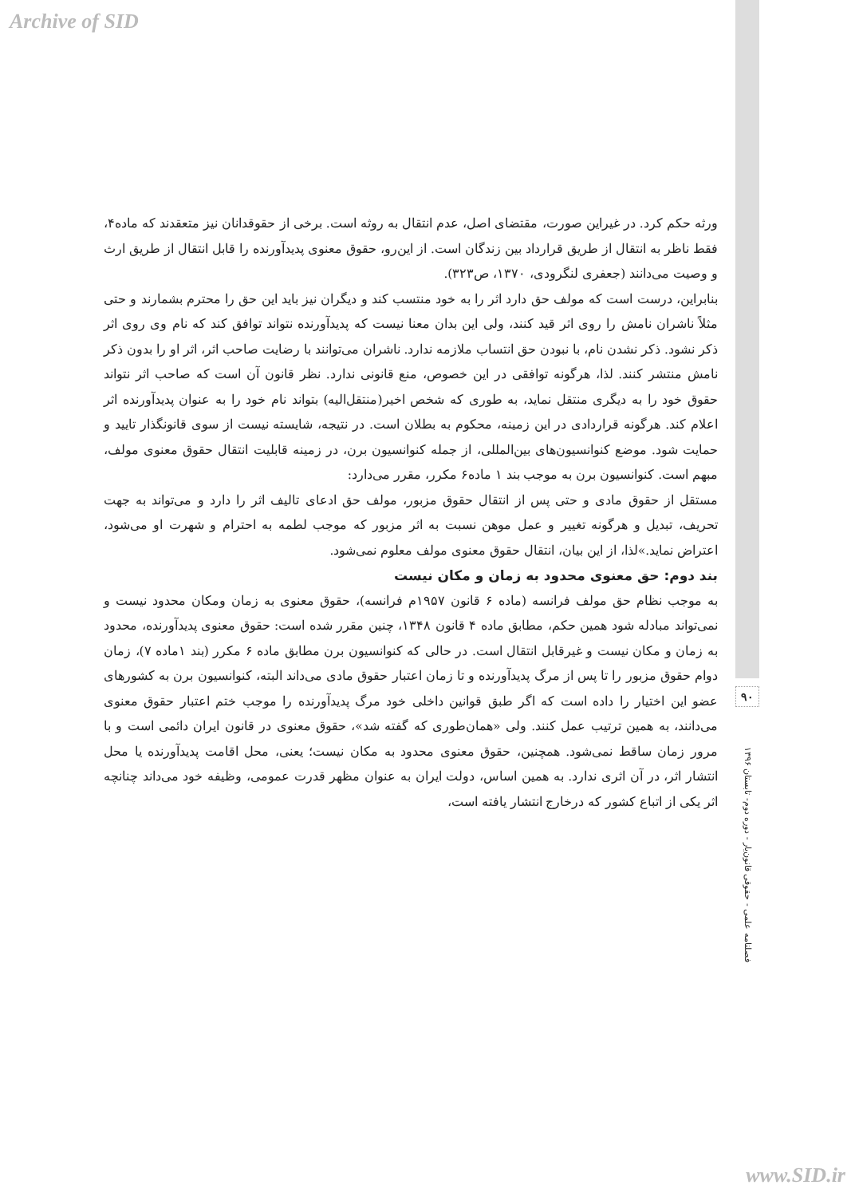Archive of SID
ورثه حکم کرد. در غیراین صورت، مقتضای اصل، عدم انتقال به روثه است. برخی از حقوقدانان نیز متعقدند که ماده۴، فقط ناظر به انتقال از طریق قرارداد بین زندگان است. از این‌رو، حقوق معنوی پدیدآورنده را قابل انتقال از طریق ارث و وصیت می‌دانند (جعفری لنگرودی، ۱۳۷۰، ص۳۲۳).
بنابراین، درست است که مولف حق دارد اثر را به خود منتسب کند و دیگران نیز باید این حق را محترم بشمارند و حتی مثلاً ناشران نامش را روی اثر قید کنند، ولی این بدان معنا نیست که پدیدآورنده نتواند توافق کند که نام وی روی اثر ذکر نشود. ذکر نشدن نام، با نبودن حق انتساب ملازمه ندارد. ناشران می‌توانند با رضایت صاحب اثر، اثر او را بدون ذکر نامش منتشر کنند. لذا، هرگونه توافقی در این خصوص، منع قانونی ندارد. نظر قانون آن است که صاحب اثر نتواند حقوق خود را به دیگری منتقل نماید، به طوری که شخص اخیر(منتقل‌الیه) بتواند نام خود را به عنوان پدیدآورنده اثر اعلام کند. هرگونه قراردادی در این زمینه، محکوم به بطلان است. در نتیجه، شایسته نیست از سوی قانونگذار تایید و حمایت شود. موضع کنوانسیون‌های بین‌المللی، از جمله کنوانسیون برن، در زمینه قابلیت انتقال حقوق معنوی مولف، مبهم است. کنوانسیون برن به موجب بند ۱ ماده۶ مکرر، مقرر می‌دارد:
مستقل از حقوق مادی و حتی پس از انتقال حقوق مزبور، مولف حق ادعای تالیف اثر را دارد و می‌تواند به جهت تحریف، تبدیل و هرگونه تغییر و عمل موهن نسبت به اثر مزبور که موجب لطمه به احترام و شهرت او می‌شود، اعتراض نماید.»لذا، از این بیان، انتقال حقوق معنوی مولف معلوم نمی‌شود.
بند دوم: حق معنوی محدود به زمان و مکان نیست
به موجب نظام حق مولف فرانسه (ماده ۶ قانون ۱۹۵۷م فرانسه)، حقوق معنوی به زمان ومکان محدود نیست و نمی‌تواند مبادله شود همین حکم، مطابق ماده ۴ قانون ۱۳۴۸، چنین مقرر شده است: حقوق معنوی پدیدآورنده، محدود به زمان و مکان نیست و غیرقابل انتقال است. در حالی که کنوانسیون برن مطابق ماده ۶ مکرر (بند ۱ماده ۷)، زمان دوام حقوق مزبور را تا پس از مرگ پدیدآورنده و تا زمان اعتبار حقوق مادی می‌داند البته، کنوانسیون برن به کشورهای عضو این اختیار را داده است که اگر طبق قوانین داخلی خود مرگ پدیدآورنده را موجب ختم اعتبار حقوق معنوی می‌دانند، به همین ترتیب عمل کنند. ولی «همان‌طوری که گفته شد»، حقوق معنوی در قانون ایران دائمی است و با مرور زمان ساقط نمی‌شود. همچنین، حقوق معنوی محدود به مکان نیست؛ یعنی، محل اقامت پدیدآورنده یا محل انتشار اثر، در آن اثری ندارد. به همین اساس، دولت ایران به عنوان مظهر قدرت عمومی، وظیفه خود می‌داند چنانچه اثر یکی از اتباع کشور که درخارج انتشار یافته است،
۹۰
فصلنامه علمی - حقوقی قانون‌یار - دوره دوم- تابستان ۱۳۹۶
www.SID.ir